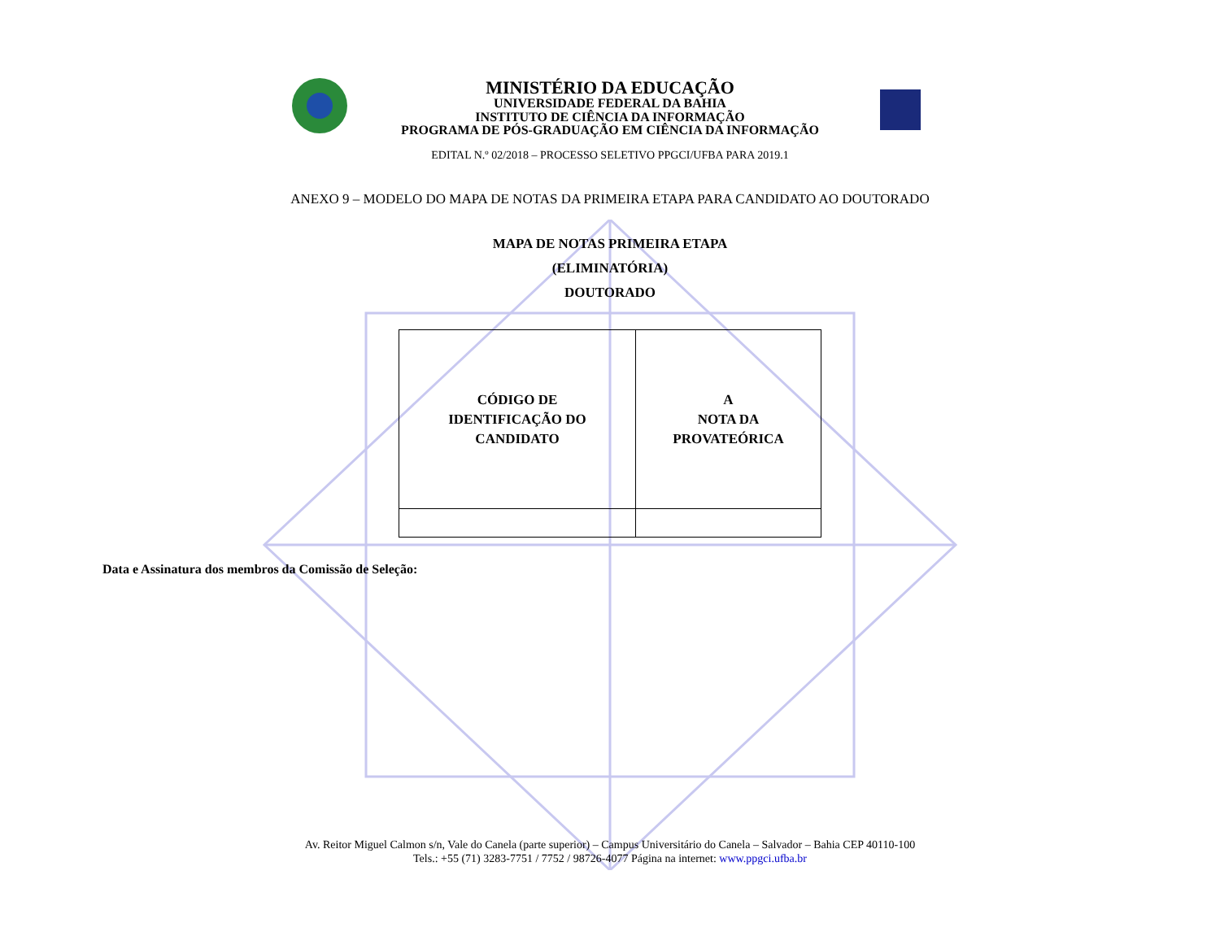MINISTÉRIO DA EDUCAÇÃO
UNIVERSIDADE FEDERAL DA BAHIA
INSTITUTO DE CIÊNCIA DA INFORMAÇÃO
PROGRAMA DE PÓS-GRADUAÇÃO EM CIÊNCIA DA INFORMAÇÃO
EDITAL N.º 02/2018 – PROCESSO SELETIVO PPGCI/UFBA PARA 2019.1
ANEXO 9 – MODELO DO MAPA DE NOTAS DA PRIMEIRA ETAPA PARA CANDIDATO AO DOUTORADO
MAPA DE NOTAS PRIMEIRA ETAPA
(ELIMINATÓRIA)
DOUTORADO
| CÓDIGO DE IDENTIFICAÇÃO DO CANDIDATO | A NOTA DA PROVATEÓRICA |
Data e Assinatura dos membros da Comissão de Seleção:
Av. Reitor Miguel Calmon s/n, Vale do Canela (parte superior) – Campus Universitário do Canela – Salvador – Bahia CEP 40110-100
Tels.: +55 (71) 3283-7751 / 7752 / 98726-4077 Página na internet: www.ppgci.ufba.br